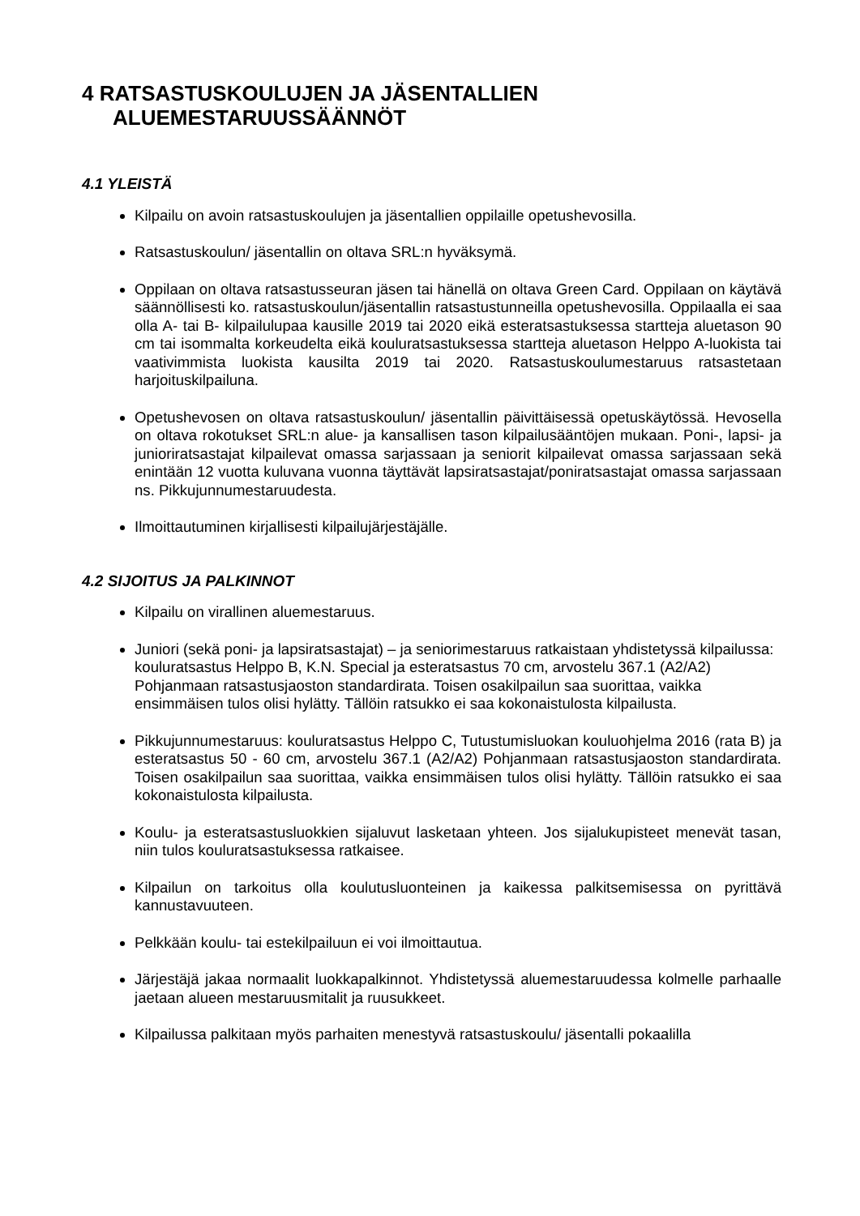4 RATSASTUSKOULUJEN JA JÄSENTALLIEN
ALUEMESTARUUSSÄÄNNÖT
4.1 YLEISTÄ
Kilpailu on avoin ratsastuskoulujen ja jäsentallien oppilaille opetushevosilla.
Ratsastuskoulun/ jäsentallin on oltava SRL:n hyväksymä.
Oppilaan on oltava ratsastusseuran jäsen tai hänellä on oltava Green Card. Oppilaan on käytävä säännöllisesti ko. ratsastuskoulun/jäsentallin ratsastustunneilla opetushevosilla. Oppilaalla ei saa olla A- tai B- kilpailulupaa kausille 2019 tai 2020 eikä esteratsastuksessa startteja aluetason 90 cm tai isommalta korkeudelta eikä kouluratsastuksessa startteja aluetason Helppo A-luokista tai vaativimmista luokista kausilta 2019 tai 2020. Ratsastuskoulumestaruus ratsastetaan harjoituskilpailuna.
Opetushevosen on oltava ratsastuskoulun/ jäsentallin päivittäisessä opetuskäytössä. Hevosella on oltava rokotukset SRL:n alue- ja kansallisen tason kilpailusääntöjen mukaan. Poni-, lapsi- ja junioriratsastajat kilpailevat omassa sarjassaan ja seniorit kilpailevat omassa sarjassaan sekä enintään 12 vuotta kuluvana vuonna täyttävät lapsiratsastajat/poniratsastajat omassa sarjassaan ns. Pikkujunnumestaruudesta.
Ilmoittautuminen kirjallisesti kilpailujärjestäjälle.
4.2 SIJOITUS JA PALKINNOT
Kilpailu on virallinen aluemestaruus.
Juniori (sekä poni- ja lapsiratsastajat) – ja seniorimestaruus ratkaistaan yhdistetyssä kilpailussa: kouluratsastus Helppo B, K.N. Special ja esteratsastus 70 cm, arvostelu 367.1 (A2/A2) Pohjanmaan ratsastusjaoston standardirata. Toisen osakilpailun saa suorittaa, vaikka ensimmäisen tulos olisi hylätty. Tällöin ratsukko ei saa kokonaistulosta kilpailusta.
Pikkujunnumestaruus: kouluratsastus Helppo C, Tutustumisluokan kouluohjelma 2016 (rata B) ja esteratsastus 50 - 60 cm, arvostelu 367.1 (A2/A2) Pohjanmaan ratsastusjaoston standardirata. Toisen osakilpailun saa suorittaa, vaikka ensimmäisen tulos olisi hylätty. Tällöin ratsukko ei saa kokonaistulosta kilpailusta.
Koulu- ja esteratsastusluokkien sijaluvut lasketaan yhteen. Jos sijalukupisteet menevät tasan, niin tulos kouluratsastuksessa ratkaisee.
Kilpailun on tarkoitus olla koulutusluonteinen ja kaikessa palkitsemisessa on pyrittävä kannustavuuteen.
Pelkkään koulu- tai estekilpailuun ei voi ilmoittautua.
Järjestäjä jakaa normaalit luokkapalkinnot. Yhdistetyssä aluemestaruudessa kolmelle parhaalle jaetaan alueen mestaruusmitalit ja ruusukkeet.
Kilpailussa palkitaan myös parhaiten menestyvä ratsastuskoulu/ jäsentalli pokaalilla